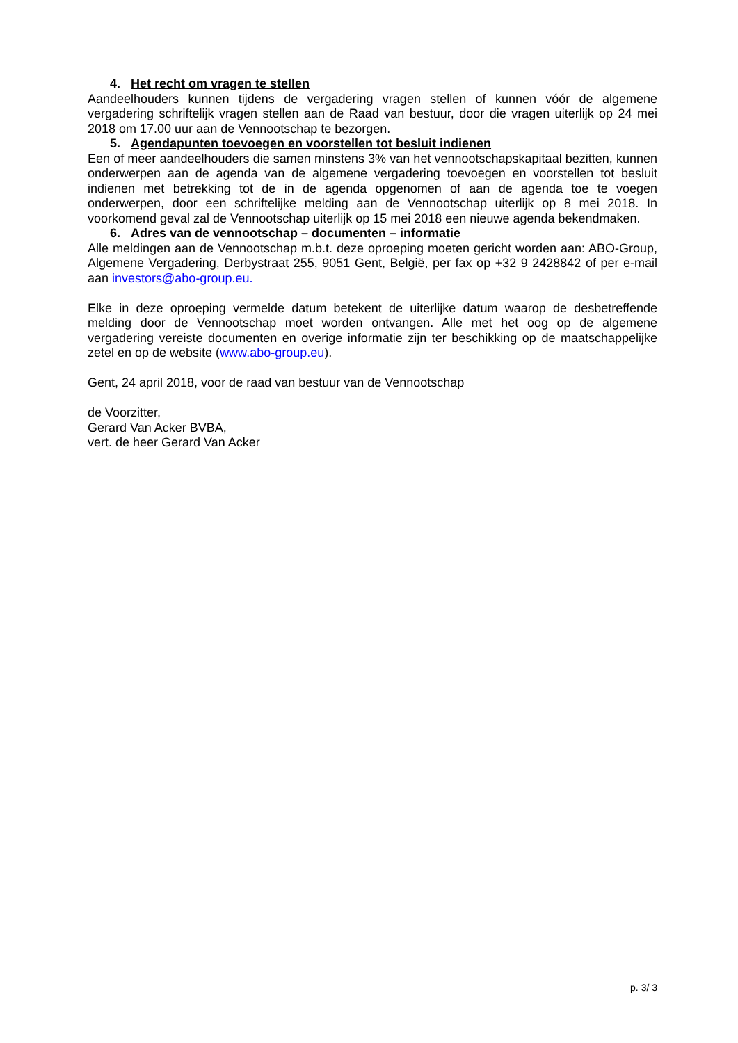4. Het recht om vragen te stellen
Aandeelhouders kunnen tijdens de vergadering vragen stellen of kunnen vóór de algemene vergadering schriftelijk vragen stellen aan de Raad van bestuur, door die vragen uiterlijk op 24 mei 2018 om 17.00 uur aan de Vennootschap te bezorgen.
5. Agendapunten toevoegen en voorstellen tot besluit indienen
Een of meer aandeelhouders die samen minstens 3% van het vennootschapskapitaal bezitten, kunnen onderwerpen aan de agenda van de algemene vergadering toevoegen en voorstellen tot besluit indienen met betrekking tot de in de agenda opgenomen of aan de agenda toe te voegen onderwerpen, door een schriftelijke melding aan de Vennootschap uiterlijk op 8 mei 2018. In voorkomend geval zal de Vennootschap uiterlijk op 15 mei 2018 een nieuwe agenda bekendmaken.
6. Adres van de vennootschap – documenten – informatie
Alle meldingen aan de Vennootschap m.b.t. deze oproeping moeten gericht worden aan: ABO-Group, Algemene Vergadering, Derbystraat 255, 9051 Gent, België, per fax op +32 9 2428842 of per e-mail aan investors@abo-group.eu.
Elke in deze oproeping vermelde datum betekent de uiterlijke datum waarop de desbetreffende melding door de Vennootschap moet worden ontvangen. Alle met het oog op de algemene vergadering vereiste documenten en overige informatie zijn ter beschikking op de maatschappelijke zetel en op de website (www.abo-group.eu).
Gent, 24 april 2018, voor de raad van bestuur van de Vennootschap
de Voorzitter,
Gerard Van Acker BVBA,
vert. de heer Gerard Van Acker
p. 3/ 3